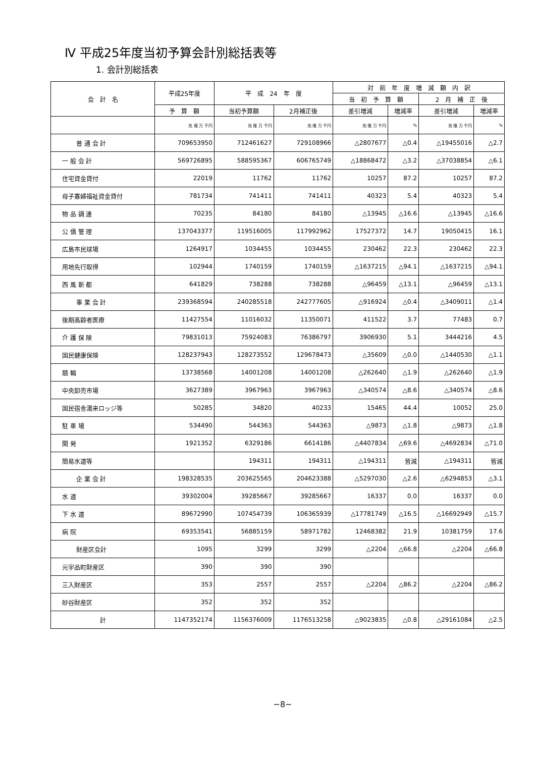Ⅳ 平成25年度当初予算会計別総括表等
1. 会計別総括表
| 会 計 名 | 平成25年度 | 平 成 24 年 度 | | 対 前 年 度 増 減 額 内 訳 | | | |
| --- | --- | --- | --- | --- | --- | --- | --- |
| | | | | 当 初 予 算 額 | | 2 月 補 正 後 | |
| | 予 算 額 | 当初予算額 | 2月補正後 | 差引増減 | 増減率 | 差引増減 | 増減率 |
| | 兆 億 万 千円 | 兆 億 万 千円 | 兆 億 万 千円 | 兆 億 万 千円 | % | 兆 億 万 千円 | % |
| 普 通 会 計 | 709653950 | 712461627 | 729108966 | △2807677 | △0.4 | △19455016 | △2.7 |
| 一 般 会 計 | 569726895 | 588595367 | 606765749 | △18868472 | △3.2 | △37038854 | △6.1 |
| 住宅資金貸付 | 22019 | 11762 | 11762 | 10257 | 87.2 | 10257 | 87.2 |
| 母子寡婦福祉資金貸付 | 781734 | 741411 | 741411 | 40323 | 5.4 | 40323 | 5.4 |
| 物 品 調 達 | 70235 | 84180 | 84180 | △13945 | △16.6 | △13945 | △16.6 |
| 公 債 管 理 | 137043377 | 119516005 | 117992962 | 17527372 | 14.7 | 19050415 | 16.1 |
| 広島市民球場 | 1264917 | 1034455 | 1034455 | 230462 | 22.3 | 230462 | 22.3 |
| 用地先行取得 | 102944 | 1740159 | 1740159 | △1637215 | △94.1 | △1637215 | △94.1 |
| 西 風 新 都 | 641829 | 738288 | 738288 | △96459 | △13.1 | △96459 | △13.1 |
| 事 業 会 計 | 239368594 | 240285518 | 242777605 | △916924 | △0.4 | △3409011 | △1.4 |
| 後期高齢者医療 | 11427554 | 11016032 | 11350071 | 411522 | 3.7 | 77483 | 0.7 |
| 介 護 保 険 | 79831013 | 75924083 | 76386797 | 3906930 | 5.1 | 3444216 | 4.5 |
| 国民健康保険 | 128237943 | 128273552 | 129678473 | △35609 | △0.0 | △1440530 | △1.1 |
| 競 輪 | 13738568 | 14001208 | 14001208 | △262640 | △1.9 | △262640 | △1.9 |
| 中央卸売市場 | 3627389 | 3967963 | 3967963 | △340574 | △8.6 | △340574 | △8.6 |
| 国民宿舎湯来ロッジ等 | 50285 | 34820 | 40233 | 15465 | 44.4 | 10052 | 25.0 |
| 駐 車 場 | 534490 | 544363 | 544363 | △9873 | △1.8 | △9873 | △1.8 |
| 開 発 | 1921352 | 6329186 | 6614186 | △4407834 | △69.6 | △4692834 | △71.0 |
| 簡易水道等 | | 194311 | 194311 | △194311 | 皆減 | △194311 | 皆減 |
| 企 業 会 計 | 198328535 | 203625565 | 204623388 | △5297030 | △2.6 | △6294853 | △3.1 |
| 水 道 | 39302004 | 39285667 | 39285667 | 16337 | 0.0 | 16337 | 0.0 |
| 下 水 道 | 89672990 | 107454739 | 106365939 | △17781749 | △16.5 | △16692949 | △15.7 |
| 病 院 | 69353541 | 56885159 | 58971782 | 12468382 | 21.9 | 10381759 | 17.6 |
| 財産区会計 | 1095 | 3299 | 3299 | △2204 | △66.8 | △2204 | △66.8 |
| 元宇品町財産区 | 390 | 390 | 390 | | | | |
| 三入財産区 | 353 | 2557 | 2557 | △2204 | △86.2 | △2204 | △86.2 |
| 砂谷財産区 | 352 | 352 | 352 | | | | |
| 計 | 1147352174 | 1156376009 | 1176513258 | △9023835 | △0.8 | △29161084 | △2.5 |
−8−